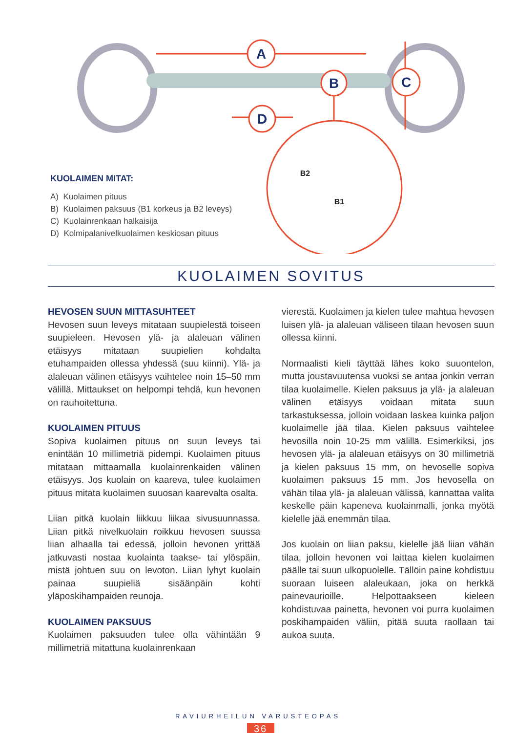A
B
C
D
B2
B1
KUOLAIMEN MITAT:
A) Kuolaimen pituus
B) Kuolaimen paksuus (B1 korkeus ja B2 leveys)
C) Kuolainrenkaan halkaisija
D) Kolmipalanivelkuolaimen keskiosan pituus
KUOLAIMEN SOVITUS
HEVOSEN SUUN MITTASUHTEET
Hevosen suun leveys mitataan suupielestä toiseen suupieleen. Hevosen ylä- ja alaleuan välinen etäisyys mitataan suupielien kohdalta etuhampaiden ollessa yhdessä (suu kiinni). Ylä- ja alaleuan välinen etäisyys vaihtelee noin 15–50 mm välillä. Mittaukset on helpompi tehdä, kun hevonen on rauhoitettuna.
KUOLAIMEN PITUUS
Sopiva kuolaimen pituus on suun leveys tai enintään 10 millimetriä pidempi. Kuolaimen pituus mitataan mittaamalla kuolainrenkaiden välinen etäisyys. Jos kuolain on kaareva, tulee kuolaimen pituus mitata kuolaimen suuosan kaarevalta osalta.
Liian pitkä kuolain liikkuu liikaa sivusuunnassa. Liian pitkä nivelkuolain roikkuu hevosen suussa liian alhaalla tai edessä, jolloin hevonen yrittää jatkuvasti nostaa kuolainta taakse- tai ylöspäin, mistä johtuen suu on levoton. Liian lyhyt kuolain painaa suupieliä sisäänpäin kohti yläposkihampaiden reunoja.
KUOLAIMEN PAKSUUS
Kuolaimen paksuuden tulee olla vähintään 9 millimetriä mitattuna kuolainrenkaan
vierestä. Kuolaimen ja kielen tulee mahtua hevosen luisen ylä- ja alaleuan väliseen tilaan hevosen suun ollessa kiinni.
Normaalisti kieli täyttää lähes koko suuontelon, mutta joustavuutensa vuoksi se antaa jonkin verran tilaa kuolaimelle. Kielen paksuus ja ylä- ja alaleuan välinen etäisyys voidaan mitata suun tarkastuksessa, jolloin voidaan laskea kuinka paljon kuolaimelle jää tilaa. Kielen paksuus vaihtelee hevosilla noin 10-25 mm välillä. Esimerkiksi, jos hevosen ylä- ja alaleuan etäisyys on 30 millimetriä ja kielen paksuus 15 mm, on hevoselle sopiva kuolaimen paksuus 15 mm. Jos hevosella on vähän tilaa ylä- ja alaleuan välissä, kannattaa valita keskelle päin kapeneva kuolainmalli, jonka myötä kielelle jää enemmän tilaa.
Jos kuolain on liian paksu, kielelle jää liian vähän tilaa, jolloin hevonen voi laittaa kielen kuolaimen päälle tai suun ulkopuolelle. Tällöin paine kohdistuu suoraan luiseen alaleukaan, joka on herkkä painevaurioille. Helpottaakseen kieleen kohdistuvaa painetta, hevonen voi purra kuolaimen poskihampaiden väliin, pitää suuta raollaan tai aukoa suuta.
RAVIURHEILUN VARUSTEOPAS
36